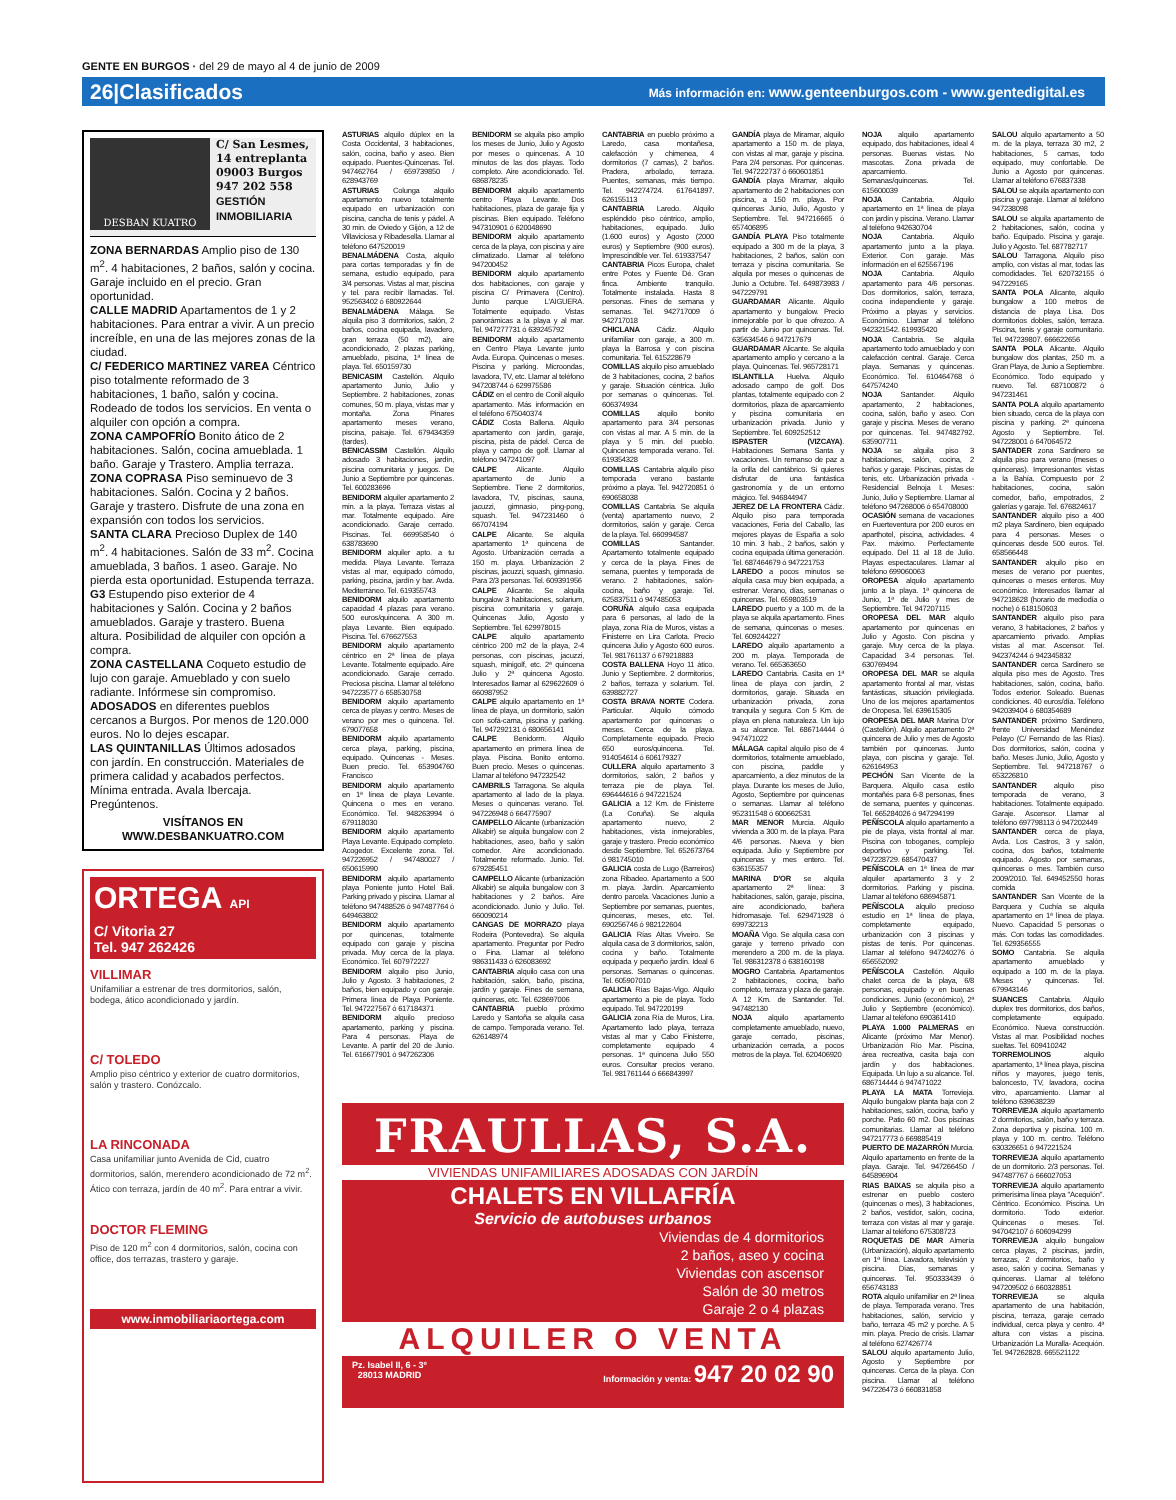GENTE EN BURGOS · del 29 de mayo al 4 de junio de 2009
26|Clasificados
Más información en: www.genteenburgos.com - www.gentedigital.es
DESBAN KUATRO
C/ San Lesmes,
14 entreplanta
09003 Burgos
947 202 558
GESTIÓN
INMOBILIARIA
ZONA BERNARDAS Amplio piso de 130 m<sup>2</sup>. 4 habitaciones, 2 baños, salón y cocina. Garaje incluido en el precio. Gran oportunidad.
CALLE MADRID Apartamentos de 1 y 2 habitaciones. Para entrar a vivir. A un precio increíble, en una de las mejores zonas de la ciudad.
C/ FEDERICO MARTINEZ VAREA Céntrico piso totalmente reformado de 3 habitaciones, 1 baño, salón y cocina. Rodeado de todos los servicios. En venta o alquiler con opción a compra.
ZONA CAMPOFRÍO Bonito ático de 2 habitaciones. Salón, cocina amueblada. 1 baño. Garaje y Trastero. Amplia terraza.
ZONA COPRASA Piso seminuevo de 3 habitaciones. Salón. Cocina y 2 baños. Garaje y trastero. Disfrute de una zona en expansión con todos los servicios.
SANTA CLARA Precioso Duplex de 140 m<sup>2</sup>. 4 habitaciones. Salón de 33 m<sup>2</sup>. Cocina amueblada, 3 baños. 1 aseo. Garaje. No pierda esta oportunidad. Estupenda terraza.
G3 Estupendo piso exterior de 4 habitaciones y Salón. Cocina y 2 baños amueblados. Garaje y trastero. Buena altura. Posibilidad de alquiler con opción a compra.
ZONA CASTELLANA Coqueto estudio de lujo con garaje. Amueblado y con suelo radiante. Infórmese sin compromiso.
ADOSADOS en diferentes pueblos cercanos a Burgos. Por menos de 120.000 euros. No lo dejes escapar.
LAS QUINTANILLAS Últimos adosados con jardín. En construcción. Materiales de primera calidad y acabados perfectos. Mínima entrada. Avala Ibercaja. Pregúntenos.
VISÍTANOS EN WWW.DESBANKUATRO.COM
ORTEGA API
C/ Vitoria 27
Tel. 947 262426
VILLIMAR
Unifamiliar a estrenar de tres dormitorios, salón, bodega, ático acondicionado y jardín.
C/ TOLEDO
Amplio piso céntrico y exterior de cuatro dormitorios, salón y trastero. Conózcalo.
LA RINCONADA
Casa unifamiliar junto Avenida de Cid, cuatro dormitorios, salón, merendero acondicionado de 72 m<sup>2</sup>. Ático con terraza, jardín de 40 m<sup>2</sup>. Para entrar a vivir.
DOCTOR FLEMING
Piso de 120 m<sup>2</sup> con 4 dormitorios, salón, cocina con office, dos terrazas, trastero y garaje.
www.inmobiliariaortega.com
ASTURIAS alquilo dúplex en la Costa Occidental, 3 habitaciones, salón, cocina, baño y aseo. Bien equipado. Puentes-Quincenas. Tel. 947462764 / 659739850 / 628943769
ASTURIAS Colunga alquilo apartamento nuevo totalmente equipado en urbanización con piscina, cancha de tenis y pádel. A 30 min. de Oviedo y Gijón, a 12 de Villaviciosa y Ribadesella. Llamar al teléfono 647520019
BENALMÁDENA Costa, alquilo para cortas temporadas y fin de semana, estudio equipado, para 3/4 personas. Vistas al mar, piscina y tel. para recibir llamadas. Tel. 952563402 ó 680922644
BENALMÁDENA Málaga. Se alquila piso 3 dormitorios, salón, 2 baños, cocina equipada, lavadero, gran terraza (50 m2), aire acondicionado, 2 plazas parking, amueblado, piscina, 1ª línea de playa. Tel. 650159730
BENICASIM Castellón. Alquilo apartamento Junio, Julio y Septiembre. 2 habitaciones, zonas comunes, 50 m. playa, vistas mar y montaña. Zona Pinares apartamento meses verano, piscina, paisaje. Tel. 679434359 (tardes).
BENICASSIM Castellón. Alquilo adosado 3 habitaciones, jardín, piscina comunitaria y juegos. De Junio a Septiembre por quincenas. Tel. 600283696
BENIDORM alquiler apartamento 2 min. a la playa. Terraza vistas al mar. Totalmente equipado. Aire acondicionado. Garaje cerrado. Piscinas. Tel. 669958540 ó 638783690
BENIDORM alquiler apto. a tu medida. Playa Levante. Terraza vistas al mar, equipado cómodo, parking, piscina, jardín y bar. Avda. Mediterráneo. Tel. 619355743
BENIDORM alquilo apartamento capacidad 4 plazas para verano. 500 euros/quincena. A 300 m. playa Levante. Bien equipado. Piscina. Tel. 676627553
BENIDORM alquilo apartamento céntrico en 2ª línea de playa Levante. Totalmente equipado. Aire acondicionado. Garaje cerrado. Preciosa piscina. Llamar al teléfono 947223577 ó 658530758
BENIDORM alquilo apartamento cerca de playas y centro. Meses de verano por mes o quincena. Tel. 679077658
BENIDORM alquilo apartamento cerca playa, parking, piscina, equipado. Quincenas - Meses. Buen precio. Tel. 653904760 Francisco
BENIDORM alquilo apartamento en 1ª línea de playa Levante. Quincena o mes en verano. Económico. Tel. 948263994 ó 679118030
BENIDORM alquilo apartamento Playa Levante. Equipado completo. Acogedor. Excelente zona. Tel. 947226952 / 947480027 / 650615990
BENIDORM alquilo apartamento playa Poniente junto Hotel Bali. Parking privado y piscina. Llamar al teléfono 947488526 ó 947487764 ó 649463802
BENIDORM alquilo apartamento por quincenas, totalmente equipado con garaje y piscina privada. Muy cerca de la playa. Económico. Tel. 607972227
BENIDORM alquilo piso Junio, Julio y Agosto. 3 habitaciones, 2 baños, bien equipado y con garaje. Primera línea de Playa Poniente. Tel. 947227567 ó 617184371
BENIDORM alquilo precioso apartamento, parking y piscina. Para 4 personas. Playa de Levante. A partir del 20 de Junio. Tel. 616677901 ó 947262306
BENIDORM se alquila piso amplio los meses de Junio, Julio y Agosto por meses o quincenas. A 10 minutos de las dos playas. Todo completo. Aire acondicionado. Tel. 686878235
BENIDORM alquilo apartamento centro Playa Levante. Dos habitaciones, plaza de garaje fija y piscinas. Bien equipado. Teléfono 947310901 ó 620048690
BENIDORM alquilo apartamento cerca de la playa, con piscina y aire climatizado. Llamar al teléfono 947200452
BENIDORM alquilo apartamento dos habitaciones, con garaje y piscina C/ Primavera (Centro). Junto parque L'AIGUERA. Totalmente equipado. Vistas panorámicas a la playa y al mar. Tel. 947277731 ó 639245792
BENIDORM alquilo apartamento en Centro Playa Levante junto Avda. Europa. Quincenas o meses. Piscina y parking. Microondas, lavadora, TV, etc. Llamar al teléfono 947208744 ó 629975586
CÁDIZ en el centro de Conil alquilo apartamento. Más información en el teléfono 675040374
CÁDIZ Costa Ballena. Alquilo apartamento con jardín, garaje, piscina, pista de pádel. Cerca de playa y campo de golf. Llamar al teléfono 947241097
CALPE Alicante. Alquilo apartamento de Junio a Septiembre. Tiene 2 dormitorios, lavadora, TV, piscinas, sauna, jacuzzi, gimnasio, ping-pong, squash. Tel. 947231460 ó 667074194
CALPE Alicante. Se alquila apartamento 1ª quincena de Agosto. Urbanización cerrada a 150 m. playa. Urbanización 2 piscinas, jacuzzi, squash, gimnasio. Para 2/3 personas. Tel. 609391956
CALPE Alicante. Se alquila bungalow 3 habitaciones, solarium, piscina comunitaria y garaje. Quincenas Julio, Agosto y Septiembre. Tel. 629978015
CALPE alquilo apartamento céntrico 200 m2 de la playa, 2-4 personas, con piscinas, jacuzzi, squash, minigolf, etc. 2ª quincena Julio y 2ª quincena Agosto. Interesados llamar al 629622609 ó 660987952
CALPE alquilo apartamento en 1ª línea de playa, un dormitorio, salón con sofá-cama, piscina y parking. Tel. 947292131 ó 680656141
CALPE Benidorm. Alquilo apartamento en primera línea de playa. Piscina. Bonito entorno. Buen precio. Meses o quincenas. Llamar al teléfono 947232542
CAMBRILS Tarragona. Se alquila apartamento al lado de la playa. Meses o quincenas verano. Tel. 947226948 ó 664775907
CAMPELLO Alicante (urbanización Alkabir) se alquila bungalow con 2 habitaciones, aseo, baño y salón comedor. Aire acondicionado. Totalmente reformado. Junio. Tel. 679285451
CAMPELLO Alicante (urbanización Alkabir) se alquila bungalow con 3 habitaciones y 2 baños. Aire acondicionado. Junio y Julio. Tel. 660090214
CANGAS DE MORRAZO playa Rodeira (Pontevedra). Se alquila apartamento. Preguntar por Pedro o Fina. Llamar al teléfono 986311433 ó 626083692
CANTABRIA alquilo casa con una habitación, salón, baño, piscina, jardín y garaje. Fines de semana, quincenas, etc. Tel. 628697006
CANTABRIA pueblo próximo Laredo y Santoña se alquila casa de campo. Temporada verano. Tel. 626148974
CANTABRIA en pueblo próximo a Laredo, casa montañesa, calefacción y chimenea, 4 dormitorios (7 camas), 2 baños. Pradera, arbolado, terraza. Puentes, semanas, más tiempo. Tel. 942274724. 617641897. 626155113
CANTABRIA Laredo. Alquilo espléndido piso céntrico, amplio, habitaciones, equipado. Julio (1.600 euros) y Agosto (2000 euros) y Septiembre (900 euros). Imprescindible ver. Tel. 619337547
CANTABRIA Picos Europa, chalet entre Potes y Fuente Dé. Gran finca. Ambiente tranquilo. Totalmente instalada. Hasta 8 personas. Fines de semana y semanas. Tel. 942717009 ó 942717018
CHICLANA Cádiz. Alquilo unifamiliar con garaje, a 300 m. playa la Barrosa y con piscina comunitaria. Tel. 615228679
COMILLAS alquilo piso amueblado de 3 habitaciones, cocina, 2 baños y garaje. Situación céntrica. Julio por semanas o quincenas. Tel. 606374934
COMILLAS alquilo bonito apartamento para 3/4 personas con vistas al mar. A 5 min. de la playa y 5 min. del pueblo. Quincenas temporada verano. Tel. 619354328
COMILLAS Cantabria alquilo piso temporada verano bastante próximo a playa. Tel. 942720851 ó 690658038
COMILLAS Cantabria. Se alquila (venta) apartamento nuevo, 2 dormitorios, salón y garaje. Cerca de la playa. Tel. 660994587
COMILLAS Santander. Apartamento totalmente equipado y cerca de la playa. Fines de semana, puentes y temporada de verano. 2 habitaciones, salón-cocina, baño y garaje. Tel. 625837511 ó 947485053
CORUÑA alquilo casa equipada para 6 personas, al lado de la playa, zona Ría de Muros, vistas a Finisterre en Lira Carlota. Precio quincena Julio y Agosto 600 euros. Tel. 981761137 ó 679218883
COSTA BALLENA Hoyo 11 ático. Junio y Septiembre. 2 dormitorios, 2 baños, terraza y solarium. Tel. 639882727
COSTA BRAVA NORTE Codera. Particular. Alquilo cómodo apartamento por quincenas o meses. Cerca de la playa. Completamente equipado. Precio 650 euros/quincena. Tel. 914054614 ó 606179327
CULLERA alquilo apartamento 3 dormitorios, salón, 2 baños y terraza pie de playa. Tel. 696444616 ó 947221524
GALICIA a 12 Km. de Finisterre (La Coruña). Se alquila apartamento nuevo, 2 habitaciones, vista inmejorables, garaje y trastero. Precio económico desde Septiembre. Tel. 652673764 ó 981745010
GALICIA costa de Lugo (Barreiros) zona Ribadeo. Apartamento a 500 m. playa. Jardín. Aparcamiento dentro parcela. Vacaciones Junio a Septiembre por semanas, puentes, quincenas, meses, etc. Tel. 690256746 ó 982122604
GALICIA Rías Altas Viveiro. Se alquila casa de 3 dormitorios, salón, cocina y baño. Totalmente equipada y pequeño jardín. Ideal 6 personas. Semanas o quincenas. Tel. 605907010
GALICIA Rías Bajas-Vigo. Alquilo apartamento a pie de playa. Todo equipado. Tel. 947220199
GALICIA zona Ría de Muros, Lira. Apartamento lado playa, terraza vistas al mar y Cabo Finisterre, completamente equipado 4 personas. 1ª quincena Julio 550 euros. Consultar precios verano. Tel. 981761144 ó 666843997
GANDÍA playa de Miramar, alquilo apartamento a 150 m. de playa, con vistas al mar, garaje y piscina. Para 2/4 personas. Por quincenas. Tel. 947222737 ó 660601851
GANDÍA playa Miramar, alquilo apartamento de 2 habitaciones con piscina, a 150 m. playa. Por quincenas Junio, Julio, Agosto y Septiembre. Tel. 947216665 ó 657406895
GANDÍA PLAYA Piso totalmente equipado a 300 m de la playa, 3 habitaciones, 2 baños, salón con terraza y piscina comunitaria. Se alquila por meses o quincenas de Junio a Octubre. Tel. 649873983 / 947229791
GUARDAMAR Alicante. Alquilo apartamento y bungalow. Precio inmejorable por lo que ofrezco. A partir de Junio por quincenas. Tel. 635634546 ó 947217679
GUARDAMAR Alicante. Se alquila apartamento amplio y cercano a la playa. Quincenas. Tel. 965728171
ISLANTILLA Huelva. Alquilo adosado campo de golf. Dos plantas, totalmente equipado con 2 dormitorios, plaza de aparcamiento y piscina comunitaria en urbanización privada. Junio y Septiembre. Tel. 609252512
ISPASTER (VIZCAYA). Habitaciones Semana Santa y vacaciones. Un remanso de paz a la orilla del cantábrico. Si quieres disfrutar de una fantástica gastronomía y de un entorno mágico. Tel. 946844947
JEREZ DE LA FRONTERA Cádiz. Alquilo piso para temporada vacaciones, Feria del Caballo, las mejores playas de España a solo 10 min. 3 hab., 2 baños, salón y cocina equipada última generación. Tel. 687464679 ó 947221753
LAREDO a pocos minutos se alquila casa muy bien equipada, a estrenar. Verano, días, semanas o quincenas. Tel. 659803519
LAREDO puerto y a 100 m. de la playa se alquila apartamento. Fines de semana, quincenas o meses. Tel. 609244227
LAREDO alquilo apartamento a 200 m. playa. Temporada de verano. Tel. 665363650
LAREDO Cantabria. Casita en 1ª línea de playa con jardín, 2 dormitorios, garaje. Situada en urbanización privada, zona tranquila y segura. Con 5 Km. de playa en plena naturaleza. Un lujo a su alcance. Tel. 686714444 ó 947471022
MÁLAGA capital alquilo piso de 4 dormitorios, totalmente amueblado, con piscina, paddle y aparcamiento, a diez minutos de la playa. Durante los meses de Julio, Agosto, Septiembre por quincenas o semanas. Llamar al teléfono 952311548 ó 600662531
MAR MENOR Murcia. Alquilo vivienda a 300 m. de la playa. Para 4/6 personas. Nueva y bien equipada. Julio y Septiembre por quincenas y mes entero. Tel. 636155357
MARINA D'OR se alquila apartamento 2ª línea: 3 habitaciones, salón, garaje, piscina, aire acondicionado, bañera hidromasaje. Tel. 629471928 ó 699732213
MOAÑA Vigo. Se alquila casa con garaje y terreno privado con merendero a 200 m. de la playa. Tel. 986312378 ó 638160198
MOGRO Cantabria. Apartamentos 2 habitaciones, cocina, baño completo, terraza y plaza de garaje. A 12 Km. de Santander. Tel. 947482130
NOJA alquilo apartamento completamente amueblado, nuevo, garaje cerrado, piscinas, urbanización cerrada, a pocos metros de la playa. Tel. 620406920
FRAULLAS, S.A.
VIVIENDAS UNIFAMILIARES ADOSADAS CON JARDÍN
CHALETS EN VILLAFRÍA
Servicio de autobuses urbanos
Viviendas de 4 dormitorios
2 baños, aseo y cocina
Viviendas con ascensor
Salón de 30 metros
Garaje 2 o 4 plazas
ALQUILER O VENTA
Pz. Isabel II, 6 - 3º
28013 MADRID Información y venta: 947 20 02 90
NOJA alquilo apartamento equipado, dos habitaciones, ideal 4 personas. Buenas vistas. No mascotas. Zona privada de aparcamiento. Semanas/quincenas. Tel. 615600039
NOJA Cantabria. Alquilo apartamento en 1ª línea de playa con jardín y piscina. Verano. Llamar al teléfono 942630704
NOJA Cantabria. Alquilo apartamento junto a la playa. Exterior. Con garaje. Más información en el 625567196
NOJA Cantabria. Alquilo apartamento para 4/6 personas. Dos dormitorios, salón, terraza, cocina independiente y garaje. Próximo a playas y servicios. Económico. Llamar al teléfono 942321542. 619935420
NOJA Cantabria. Se alquila apartamento todo amueblado y con calefacción central. Garaje. Cerca playa. Semanas y quincenas. Económico. Tel. 610464768 ó 647574240
NOJA Santander. Alquilo apartamento, 2 habitaciones, cocina, salón, baño y aseo. Con garaje y piscina. Meses de verano por quincenas. Tel. 947482792. 635907711
NOJA se alquila piso 3 habitaciones, salón, cocina, 2 baños y garaje. Piscinas, pistas de tenis, etc. Urbanización privada - Residencial Belnoja I. Meses: Junio, Julio y Septiembre. Llamar al teléfono 947268006 ó 654708000
OCASIÓN semana de vacaciones en Fuerteventura por 200 euros en aparthotel, piscina, actividades. 4 Pax. máximo. Perfectamente equipado. Del 11 al 18 de Julio. Playas espectaculares. Llamar al teléfono 699060063
OROPESA alquilo apartamento junto a la playa. 1ª quincena de Junio, 1ª de Julio y mes de Septiembre. Tel. 947207115
OROPESA DEL MAR alquilo apartamento por quincenas en Julio y Agosto. Con piscina y garaje. Muy cerca de la playa. Capacidad 3-4 personas. Tel. 630769494
OROPESA DEL MAR se alquila apartamento frontal al mar, vistas fantásticas, situación privilegiada. Uno de los mejores apartamentos de Oropesa. Tel. 639615305
OROPESA DEL MAR Marina D'or (Castellón). Alquilo apartamento 2ª quincena de Julio y mes de Agosto también por quincenas. Junto playa, con piscina y garaje. Tel. 626164953
PECHÓN San Vicente de la Barquera. Alquilo casa estilo montañés para 6-8 personas, fines de semana, puentes y quincenas. Tel. 665284026 ó 947294199
PEÑÍSCOLA alquilo apartamento a pie de playa, vista frontal al mar. Piscina con toboganes, complejo deportivo y parking. Tel. 947228729. 685470437
PEÑÍSCOLA en 1ª línea de mar alquiler apartamento 3 y 2 dormitorios. Parking y piscina. Llamar al teléfono 686945871
PEÑÍSCOLA alquilo precioso estudio en 1ª línea de playa, completamente equipado, urbanización con 3 piscinas y pistas de tenis. Por quincenas. Llamar al teléfono 947240276 ó 656552092
PEÑÍSCOLA Castellón. Alquilo chalet cerca de la playa, 6/8 personas, equipado y en buenas condiciones. Junio (económico), 2ª Julio y Septiembre (económico). Llamar al teléfono 690361410
PLAYA 1.000 PALMERAS en Alicante (próximo Mar Menor). Urbanización Río Mar. Piscina, área recreativa, casita baja con jardín y dos habitaciones. Equipada. Un lujo a su alcance. Tel. 686714444 ó 947471022
PLAYA LA MATA Torrevieja. Alquilo bungalow planta baja con 2 habitaciones, salón, cocina, baño y porche. Patio 60 m2. Dos piscinas comunitarias. Llamar al teléfono 947217773 ó 669885419
PUERTO DE MAZARRÓN Murcia. Alquilo apartamento en frente de la playa. Garaje. Tel. 947266450 / 645896904
RIAS BAIXAS se alquila piso a estrenar en pueblo costero (quincenas o mes), 3 habitaciones, 2 baños, vestidor, salón, cocina, terraza con vistas al mar y garaje. Llamar al teléfono 675308723
ROQUETAS DE MAR Almería (Urbanización), alquilo apartamento en 1ª línea. Lavadora, televisión y piscina. Días, semanas y quincenas. Tel. 950333439 ó 656743183
ROTA alquilo unifamiliar en 2ª línea de playa. Temporada verano. Tres habitaciones, salón, servicio y baño, terraza 45 m2 y porche. A 5 min. playa. Precio de crisis. Llamar al teléfono 627426774
SALOU alquilo apartamento Julio, Agosto y Septiembre por quincenas. Cerca de la playa. Con piscina. Llamar al teléfono 947226473 ó 660831858
SALOU alquilo apartamento a 50 m. de la playa, terraza 30 m2, 2 habitaciones, 5 camas, todo equipado, muy confortable. De Junio a Agosto por quincenas. Llamar al teléfono 676837338
SALOU se alquila apartamento con piscina y garaje. Llamar al teléfono 947238098
SALOU se alquila apartamento de 2 habitaciones, salón, cocina y baño. Equipado. Piscina y garaje. Julio y Agosto. Tel. 687782717
SALOU Tarragona. Alquilo piso amplio, con vistas al mar, todas las comodidades. Tel. 620732155 ó 947229165
SANTA POLA Alicante, alquilo bungalow a 100 metros de distancia de playa Lisa. Dos dormitorios dobles, salón, terraza. Piscina, tenis y garaje comunitario. Tel. 947239807. 666622656
SANTA POLA Alicante. Alquilo bungalow dos plantas, 250 m. a Gran Playa, de Junio a Septiembre. Económico. Todo equipado y nuevo. Tel. 687100872 ó 947231461
SANTA POLA alquilo apartamento bien situado, cerca de la playa con piscina y parking. 2ª quincena Agosto y Septiembre. Tel. 947228001 ó 647064572
SANTADER zona Sardinero se alquila piso para verano (meses o quincenas). Impresionantes vistas a la Bahía. Compuesto por 2 habitaciones, cocina, salón comedor, baño, empotrados, 2 galerías y garaje. Tel. 676824617
SANTANDER alquilo piso a 400 m2 playa Sardinero, bien equipado para 4 personas. Meses o quincenas desde 500 euros. Tel. 658566448
SANTANDER alquilo piso en meses de verano por puentes, quincenas o meses enteros. Muy económico. Interesados llamar al 947218628 (horario de mediodía o noche) ó 618150603
SANTANDER alquilo piso para verano, 3 habitaciones, 2 baños y aparcamiento privado. Amplias vistas al mar. Ascensor. Tel. 942374244 ó 942345832
SANTANDER cerca Sardinero se alquila piso mes de Agosto. Tres habitaciones, salón, cocina, baño. Todos exterior. Soleado. Buenas condiciones. 40 euros/día. Teléfono 942039404 ó 680354689
SANTANDER próximo Sardinero, frente Universidad Menéndez Pelayo (C/ Fernando de las Rías). Dos dormitorios, salón, cocina y baño. Meses Junio, Julio, Agosto y Septiembre. Tel. 947218767 ó 653226810
SANTANDER alquilo piso temporada de verano, 3 habitaciones. Totalmente equipado. Garaje. Ascensor. Llamar al teléfono 697798113 ó 947202449
SANTANDER cerca de playa, Avda. Los Castros, 3 y salón, cocina, dos baños, totalmente equipado. Agosto por semanas, quincenas o mes. También curso 2009/2010. Tel. 649452550 horas comida
SANTANDER San Vicente de la Barquera y Cuchía se alquila apartamento en 1ª línea de playa. Nuevo. Capacidad 5 personas o más. Con todas las comodidades. Tel. 629356555
SOMO Cantabria. Se alquila apartamento amueblado y equipado a 100 m. de la playa. Meses y quincenas. Tel. 679943146
SUANCES Cantabria. Alquilo duplex tres dormitorios, dos baños, completamente equipado. Económico. Nueva construcción. Vistas al mar. Posibilidad noches sueltas. Tel. 609410242
TORREMOLINOS alquilo apartamento, 1ª línea playa, piscina niños y mayores, juego tenis, baloncesto, TV, lavadora, cocina vitro, aparcamiento. Llamar al teléfono 639638239
TORREVIEJA alquilo apartamento 2 dormitorios, salón, baño y terraza. Zona deportiva y piscina. 100 m. playa y 100 m. centro. Teléfono 630326651 ó 947221524
TORREVIEJA alquilo apartamento de un dormitorio. 2/3 personas. Tel. 947487767 ó 666027053
TORREVIEJA alquilo apartamento primerísima línea playa "Acequión". Céntrico. Económico. Piscina. Un dormitorio. Todo exterior. Quincenas o meses. Tel. 947042107 ó 606094299
TORREVIEJA alquilo bungalow cerca playas, 2 piscinas, jardín, terrazas, 2 dormitorios, baño y aseo, salón y cocina. Semanas y quincenas. Llamar al teléfono 947209502 ó 660328851
TORREVIEJA se alquila apartamento de una habitación, piscina, terraza, garaje cerrado individual, cerca playa y centro. 4ª altura con vistas a piscina. Urbanización La Muralla- Acequión. Tel. 947262828. 665521122